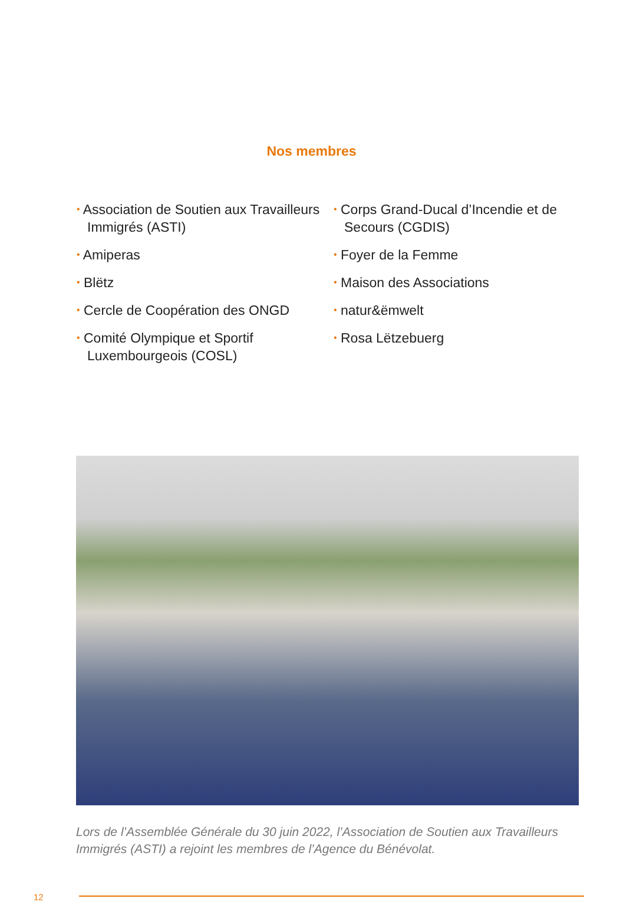Nos membres
• Association de Soutien aux Travailleurs Immigrés (ASTI)
• Amiperas
• Blëtz
• Cercle de Coopération des ONGD
• Comité Olympique et Sportif Luxembourgeois (COSL)
• Corps Grand-Ducal d’Incendie et de Secours (CGDIS)
• Foyer de la Femme
• Maison des Associations
• natur&ëmwelt
• Rosa Lëtzebuerg
Lors de l’Assemblée Générale du 30 juin 2022, l’Association de Soutien aux Travailleurs Immigrés (ASTI) a rejoint les membres de l’Agence du Bénévolat.
12